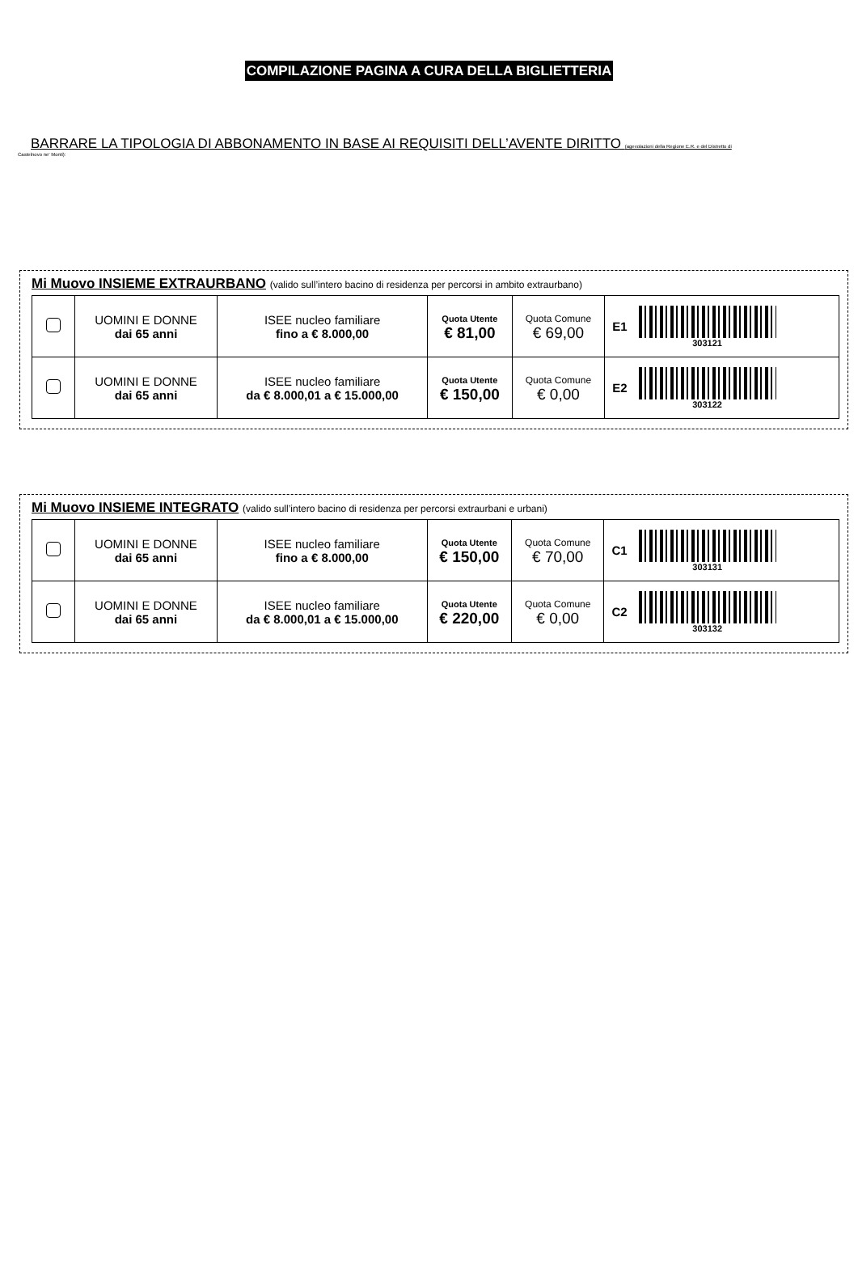COMPILAZIONE PAGINA A CURA DELLA BIGLIETTERIA
BARRARE LA TIPOLOGIA DI ABBONAMENTO IN BASE AI REQUISITI DELL’AVENTE DIRITTO (agevolazioni della Regione E.R. e del Distretto di
Castelnovo ne’ Monti):
Mi Muovo INSIEME EXTRAURBANO (valido sull’intero bacino di residenza per percorsi in ambito extraurbano)
| | UOMINI E DONNE dai 65 anni | ISEE nucleo familiare fino a € 8.000,00 | Quota Utente € 81,00 | Quota Comune € 69,00 | E1 303121 |
| | UOMINI E DONNE dai 65 anni | ISEE nucleo familiare da € 8.000,01 a € 15.000,00 | Quota Utente € 150,00 | Quota Comune € 0,00 | E2 303122 |
Mi Muovo INSIEME INTEGRATO (valido sull’intero bacino di residenza per percorsi extraurbani e urbani)
| | UOMINI E DONNE dai 65 anni | ISEE nucleo familiare fino a € 8.000,00 | Quota Utente € 150,00 | Quota Comune € 70,00 | C1 303131 |
| | UOMINI E DONNE dai 65 anni | ISEE nucleo familiare da € 8.000,01 a € 15.000,00 | Quota Utente € 220,00 | Quota Comune € 0,00 | C2 303132 |